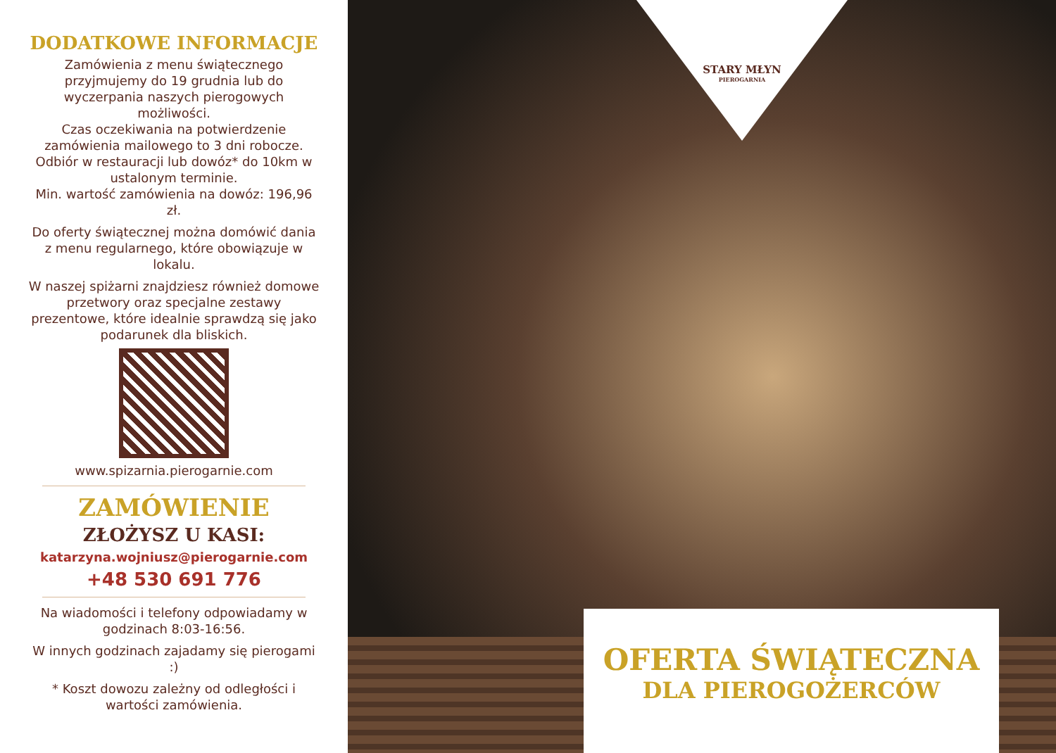DODATKOWE INFORMACJE
Zamówienia z menu świątecznego przyjmujemy do 19 grudnia lub do wyczerpania naszych pierogowych możliwości.
Czas oczekiwania na potwierdzenie zamówienia mailowego to 3 dni robocze.
Odbiór w restauracji lub dowóz* do 10km w ustalonym terminie.
Min. wartość zamówienia na dowóz: 196,96 zł.
Do oferty świątecznej można domówić dania z menu regularnego, które obowiązuje w lokalu.
W naszej spiżarni znajdziesz również domowe przetwory oraz specjalne zestawy prezentowe, które idealnie sprawdzą się jako podarunek dla bliskich.
www.spizarnia.pierogarnie.com
ZAMÓWIENIE
ZŁOŻYSZ U KASI:
katarzyna.wojniusz@pierogarnie.com
+48 530 691 776
Na wiadomości i telefony odpowiadamy w godzinach 8:03-16:56.
W innych godzinach zajadamy się pierogami :)
* Koszt dowozu zależny od odległości i wartości zamówienia.
STARY MŁYN
PIEROGARNIA
OFERTA ŚWIĄTECZNA
DLA PIEROGOŻERCÓW